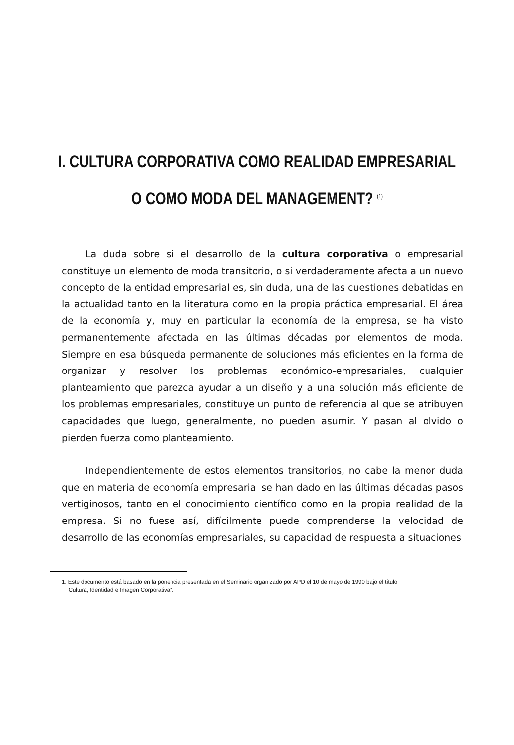I. CULTURA CORPORATIVA COMO REALIDAD EMPRESARIAL
O COMO MODA DEL MANAGEMENT? <sup>(1)</sup>
La duda sobre si el desarrollo de la cultura corporativa o empresarial constituye un elemento de moda transitorio, o si verdaderamente afecta a un nuevo concepto de la entidad empresarial es, sin duda, una de las cuestiones debatidas en la actualidad tanto en la literatura como en la propia práctica empresarial. El área de la economía y, muy en particular la economía de la empresa, se ha visto permanentemente afectada en las últimas décadas por elementos de moda. Siempre en esa búsqueda permanente de soluciones más eficientes en la forma de organizar y resolver los problemas económico-empresariales, cualquier planteamiento que parezca ayudar a un diseño y a una solución más eficiente de los problemas empresariales, constituye un punto de referencia al que se atribuyen capacidades que luego, generalmente, no pueden asumir. Y pasan al olvido o pierden fuerza como planteamiento.
Independientemente de estos elementos transitorios, no cabe la menor duda que en materia de economía empresarial se han dado en las últimas décadas pasos vertiginosos, tanto en el conocimiento científico como en la propia realidad de la empresa. Si no fuese así, difícilmente puede comprenderse la velocidad de desarrollo de las economías empresariales, su capacidad de respuesta a situaciones
1. Este documento está basado en la ponencia presentada en el Seminario organizado por APD el 10 de mayo de 1990 bajo el título
"Cultura, Identidad e Imagen Corporativa".